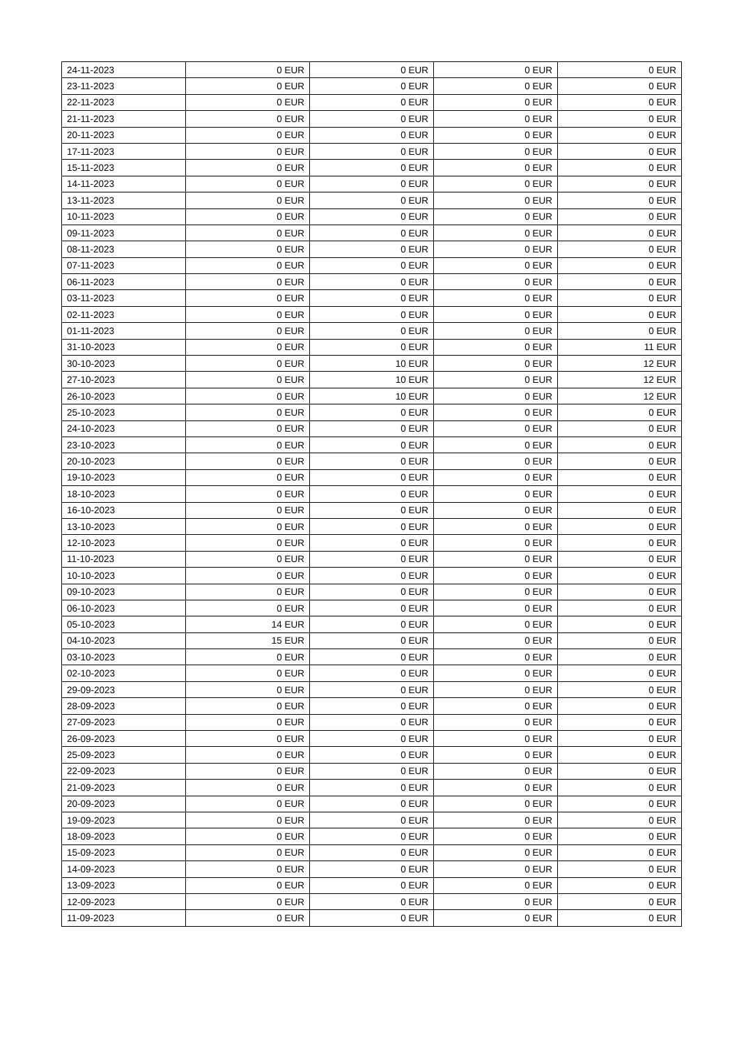| 24-11-2023 | 0 EUR | 0 EUR | 0 EUR | 0 EUR |
| 23-11-2023 | 0 EUR | 0 EUR | 0 EUR | 0 EUR |
| 22-11-2023 | 0 EUR | 0 EUR | 0 EUR | 0 EUR |
| 21-11-2023 | 0 EUR | 0 EUR | 0 EUR | 0 EUR |
| 20-11-2023 | 0 EUR | 0 EUR | 0 EUR | 0 EUR |
| 17-11-2023 | 0 EUR | 0 EUR | 0 EUR | 0 EUR |
| 15-11-2023 | 0 EUR | 0 EUR | 0 EUR | 0 EUR |
| 14-11-2023 | 0 EUR | 0 EUR | 0 EUR | 0 EUR |
| 13-11-2023 | 0 EUR | 0 EUR | 0 EUR | 0 EUR |
| 10-11-2023 | 0 EUR | 0 EUR | 0 EUR | 0 EUR |
| 09-11-2023 | 0 EUR | 0 EUR | 0 EUR | 0 EUR |
| 08-11-2023 | 0 EUR | 0 EUR | 0 EUR | 0 EUR |
| 07-11-2023 | 0 EUR | 0 EUR | 0 EUR | 0 EUR |
| 06-11-2023 | 0 EUR | 0 EUR | 0 EUR | 0 EUR |
| 03-11-2023 | 0 EUR | 0 EUR | 0 EUR | 0 EUR |
| 02-11-2023 | 0 EUR | 0 EUR | 0 EUR | 0 EUR |
| 01-11-2023 | 0 EUR | 0 EUR | 0 EUR | 0 EUR |
| 31-10-2023 | 0 EUR | 0 EUR | 0 EUR | 11 EUR |
| 30-10-2023 | 0 EUR | 10 EUR | 0 EUR | 12 EUR |
| 27-10-2023 | 0 EUR | 10 EUR | 0 EUR | 12 EUR |
| 26-10-2023 | 0 EUR | 10 EUR | 0 EUR | 12 EUR |
| 25-10-2023 | 0 EUR | 0 EUR | 0 EUR | 0 EUR |
| 24-10-2023 | 0 EUR | 0 EUR | 0 EUR | 0 EUR |
| 23-10-2023 | 0 EUR | 0 EUR | 0 EUR | 0 EUR |
| 20-10-2023 | 0 EUR | 0 EUR | 0 EUR | 0 EUR |
| 19-10-2023 | 0 EUR | 0 EUR | 0 EUR | 0 EUR |
| 18-10-2023 | 0 EUR | 0 EUR | 0 EUR | 0 EUR |
| 16-10-2023 | 0 EUR | 0 EUR | 0 EUR | 0 EUR |
| 13-10-2023 | 0 EUR | 0 EUR | 0 EUR | 0 EUR |
| 12-10-2023 | 0 EUR | 0 EUR | 0 EUR | 0 EUR |
| 11-10-2023 | 0 EUR | 0 EUR | 0 EUR | 0 EUR |
| 10-10-2023 | 0 EUR | 0 EUR | 0 EUR | 0 EUR |
| 09-10-2023 | 0 EUR | 0 EUR | 0 EUR | 0 EUR |
| 06-10-2023 | 0 EUR | 0 EUR | 0 EUR | 0 EUR |
| 05-10-2023 | 14 EUR | 0 EUR | 0 EUR | 0 EUR |
| 04-10-2023 | 15 EUR | 0 EUR | 0 EUR | 0 EUR |
| 03-10-2023 | 0 EUR | 0 EUR | 0 EUR | 0 EUR |
| 02-10-2023 | 0 EUR | 0 EUR | 0 EUR | 0 EUR |
| 29-09-2023 | 0 EUR | 0 EUR | 0 EUR | 0 EUR |
| 28-09-2023 | 0 EUR | 0 EUR | 0 EUR | 0 EUR |
| 27-09-2023 | 0 EUR | 0 EUR | 0 EUR | 0 EUR |
| 26-09-2023 | 0 EUR | 0 EUR | 0 EUR | 0 EUR |
| 25-09-2023 | 0 EUR | 0 EUR | 0 EUR | 0 EUR |
| 22-09-2023 | 0 EUR | 0 EUR | 0 EUR | 0 EUR |
| 21-09-2023 | 0 EUR | 0 EUR | 0 EUR | 0 EUR |
| 20-09-2023 | 0 EUR | 0 EUR | 0 EUR | 0 EUR |
| 19-09-2023 | 0 EUR | 0 EUR | 0 EUR | 0 EUR |
| 18-09-2023 | 0 EUR | 0 EUR | 0 EUR | 0 EUR |
| 15-09-2023 | 0 EUR | 0 EUR | 0 EUR | 0 EUR |
| 14-09-2023 | 0 EUR | 0 EUR | 0 EUR | 0 EUR |
| 13-09-2023 | 0 EUR | 0 EUR | 0 EUR | 0 EUR |
| 12-09-2023 | 0 EUR | 0 EUR | 0 EUR | 0 EUR |
| 11-09-2023 | 0 EUR | 0 EUR | 0 EUR | 0 EUR |